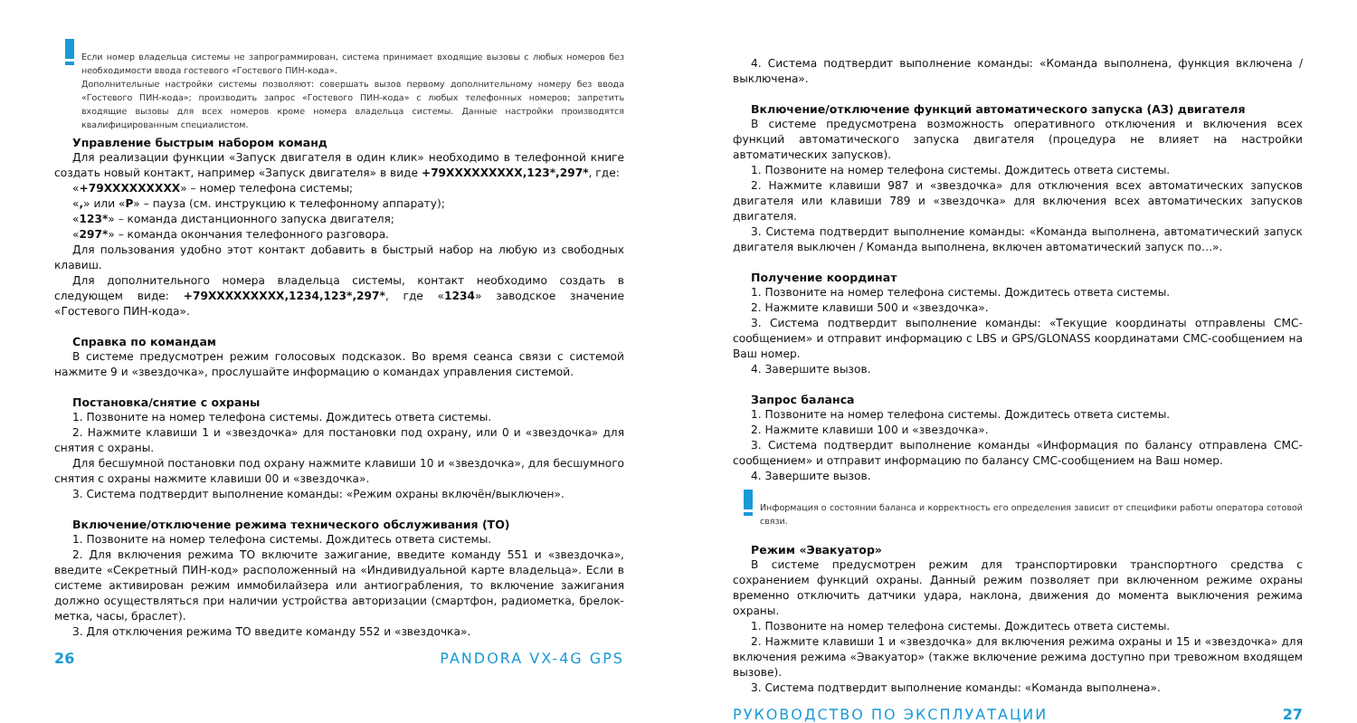Если номер владельца системы не запрограммирован, система принимает входящие вызовы с любых номеров без необходимости ввода гостевого «Гостевого ПИН-кода».
Дополнительные настройки системы позволяют: совершать вызов первому дополнительному номеру без ввода «Гостевого ПИН-кода»; производить запрос «Гостевого ПИН-кода» с любых телефонных номеров; запретить входящие вызовы для всех номеров кроме номера владельца системы. Данные настройки производятся квалифицированным специалистом.
Управление быстрым набором команд
Для реализации функции «Запуск двигателя в один клик» необходимо в телефонной книге создать новый контакт, например «Запуск двигателя» в виде +79XXXXXXXXX,123*,297*, где:
«+79XXXXXXXXX» – номер телефона системы;
«,» или «P» – пауза (см. инструкцию к телефонному аппарату);
«123*» – команда дистанционного запуска двигателя;
«297*» – команда окончания телефонного разговора.
Для пользования удобно этот контакт добавить в быстрый набор на любую из свободных клавиш.
Для дополнительного номера владельца системы, контакт необходимо создать в следующем виде: +79XXXXXXXXX,1234,123*,297*, где «1234» заводское значение «Гостевого ПИН-кода».
Справка по командам
В системе предусмотрен режим голосовых подсказок. Во время сеанса связи с системой нажмите 9 и «звездочка», прослушайте информацию о командах управления системой.
Постановка/снятие с охраны
1. Позвоните на номер телефона системы. Дождитесь ответа системы.
2. Нажмите клавиши 1 и «звездочка» для постановки под охрану, или 0 и «звездочка» для снятия с охраны.
Для бесшумной постановки под охрану нажмите клавиши 10 и «звездочка», для бесшумного снятия с охраны нажмите клавиши 00 и «звездочка».
3. Система подтвердит выполнение команды: «Режим охраны включён/выключен».
Включение/отключение режима технического обслуживания (ТО)
1. Позвоните на номер телефона системы. Дождитесь ответа системы.
2. Для включения режима ТО включите зажигание, введите команду 551 и «звездочка», введите «Секретный ПИН-код» расположенный на «Индивидуальной карте владельца». Если в системе активирован режим иммобилайзера или антиограбления, то включение зажигания должно осуществляться при наличии устройства авторизации (смартфон, радиометка, брелок-метка, часы, браслет).
3. Для отключения режима ТО введите команду 552 и «звездочка».
26 PANDORA VX-4G GPS
4. Система подтвердит выполнение команды: «Команда выполнена, функция включена / выключена».
Включение/отключение функций автоматического запуска (АЗ) двигателя
В системе предусмотрена возможность оперативного отключения и включения всех функций автоматического запуска двигателя (процедура не влияет на настройки автоматических запусков).
1. Позвоните на номер телефона системы. Дождитесь ответа системы.
2. Нажмите клавиши 987 и «звездочка» для отключения всех автоматических запусков двигателя или клавиши 789 и «звездочка» для включения всех автоматических запусков двигателя.
3. Система подтвердит выполнение команды: «Команда выполнена, автоматический запуск двигателя выключен / Команда выполнена, включен автоматический запуск по…».
Получение координат
1. Позвоните на номер телефона системы. Дождитесь ответа системы.
2. Нажмите клавиши 500 и «звездочка».
3. Система подтвердит выполнение команды: «Текущие координаты отправлены СМС-сообщением» и отправит информацию с LBS и GPS/GLONASS координатами СМС-сообщением на Ваш номер.
4. Завершите вызов.
Запрос баланса
1. Позвоните на номер телефона системы. Дождитесь ответа системы.
2. Нажмите клавиши 100 и «звездочка».
3. Система подтвердит выполнение команды «Информация по балансу отправлена СМС-сообщением» и отправит информацию по балансу СМС-сообщением на Ваш номер.
4. Завершите вызов.
Информация о состоянии баланса и корректность его определения зависит от специфики работы оператора сотовой связи.
Режим «Эвакуатор»
В системе предусмотрен режим для транспортировки транспортного средства с сохранением функций охраны. Данный режим позволяет при включенном режиме охраны временно отключить датчики удара, наклона, движения до момента выключения режима охраны.
1. Позвоните на номер телефона системы. Дождитесь ответа системы.
2. Нажмите клавиши 1 и «звездочка» для включения режима охраны и 15 и «звездочка» для включения режима «Эвакуатор» (также включение режима доступно при тревожном входящем вызове).
3. Система подтвердит выполнение команды: «Команда выполнена».
РУКОВОДСТВО ПО ЭКСПЛУАТАЦИИ 27